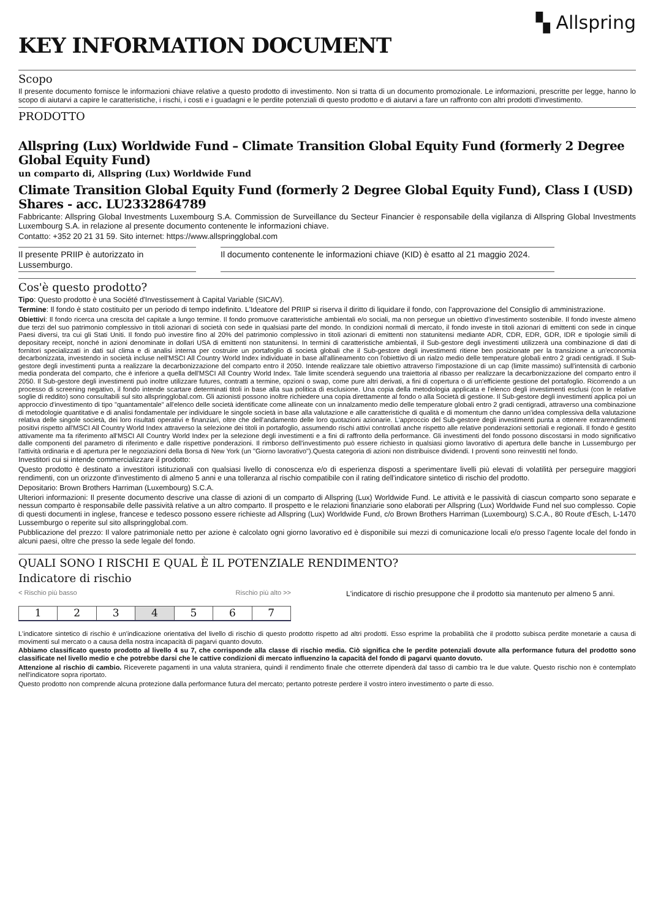▚ Allspring
KEY INFORMATION DOCUMENT
Scopo
Il presente documento fornisce le informazioni chiave relative a questo prodotto di investimento. Non si tratta di un documento promozionale. Le informazioni, prescritte per legge, hanno lo scopo di aiutarvi a capire le caratteristiche, i rischi, i costi e i guadagni e le perdite potenziali di questo prodotto e di aiutarvi a fare un raffronto con altri prodotti d'investimento.
PRODOTTO
Allspring (Lux) Worldwide Fund – Climate Transition Global Equity Fund (formerly 2 Degree Global Equity Fund)
un comparto di, Allspring (Lux) Worldwide Fund
Climate Transition Global Equity Fund (formerly 2 Degree Global Equity Fund), Class I (USD) Shares - acc. LU2332864789
Fabbricante: Allspring Global Investments Luxembourg S.A. Commission de Surveillance du Secteur Financier è responsabile della vigilanza di Allspring Global Investments Luxembourg S.A. in relazione al presente documento contenente le informazioni chiave.
Contatto: +352 20 21 31 59. Sito internet: https://www.allspringglobal.com
Il presente PRIIP è autorizzato in Lussemburgo.
Il documento contenente le informazioni chiave (KID) è esatto al 21 maggio 2024.
Cos'è questo prodotto?
Tipo: Questo prodotto è una Société d'Investissement à Capital Variable (SICAV).
Termine: Il fondo è stato costituito per un periodo di tempo indefinito. L'Ideatore del PRIIP si riserva il diritto di liquidare il fondo, con l'approvazione del Consiglio di amministrazione.
Obiettivi: Il fondo ricerca una crescita del capitale a lungo termine. Il fondo promuove caratteristiche ambientali e/o sociali, ma non persegue un obiettivo d'investimento sostenibile. Il fondo investe almeno due terzi del suo patrimonio complessivo in titoli azionari di società con sede in qualsiasi parte del mondo. In condizioni normali di mercato, il fondo investe in titoli azionari di emittenti con sede in cinque Paesi diversi, tra cui gli Stati Uniti. Il fondo può investire fino al 20% del patrimonio complessivo in titoli azionari di emittenti non statunitensi mediante ADR, CDR, EDR, GDR, IDR e tipologie simili di depositary receipt, nonché in azioni denominate in dollari USA di emittenti non statunitensi. In termini di caratteristiche ambientali, il Sub-gestore degli investimenti utilizzerà una combinazione di dati di fornitori specializzati in dati sul clima e di analisi interna per costruire un portafoglio di società globali che il Sub-gestore degli investimenti ritiene ben posizionate per la transizione a un'economia decarbonizzata, investendo in società incluse nell'MSCI All Country World Index individuate in base all'allineamento con l'obiettivo di un rialzo medio delle temperature globali entro 2 gradi centigradi. Il Sub-gestore degli investimenti punta a realizzare la decarbonizzazione del comparto entro il 2050. Intende realizzare tale obiettivo attraverso l'impostazione di un cap (limite massimo) sull'intensità di carbonio media ponderata del comparto, che è inferiore a quella dell'MSCI All Country World Index. Tale limite scenderà seguendo una traiettoria al ribasso per realizzare la decarbonizzazione del comparto entro il 2050. Il Sub-gestore degli investimenti può inoltre utilizzare futures, contratti a termine, opzioni o swap, come pure altri derivati, a fini di copertura o di un'efficiente gestione del portafoglio. Ricorrendo a un processo di screening negativo, il fondo intende scartare determinati titoli in base alla sua politica di esclusione. Una copia della metodologia applicata e l'elenco degli investimenti esclusi (con le relative soglie di reddito) sono consultabili sul sito allspringglobal.com. Gli azionisti possono inoltre richiedere una copia direttamente al fondo o alla Società di gestione. Il Sub-gestore degli investimenti applica poi un approccio d'investimento di tipo "quantamentale" all'elenco delle società identificate come allineate con un innalzamento medio delle temperature globali entro 2 gradi centigradi, attraverso una combinazione di metodologie quantitative e di analisi fondamentale per individuare le singole società in base alla valutazione e alle caratteristiche di qualità e di momentum che danno un'idea complessiva della valutazione relativa delle singole società, dei loro risultati operativi e finanziari, oltre che dell'andamento delle loro quotazioni azionarie. L'approccio del Sub-gestore degli investimenti punta a ottenere extrarendimenti positivi rispetto all'MSCI All Country World Index attraverso la selezione dei titoli in portafoglio, assumendo rischi attivi controllati anche rispetto alle relative ponderazioni settoriali e regionali. Il fondo è gestito attivamente ma fa riferimento all'MSCI All Country World Index per la selezione degli investimenti e a fini di raffronto della performance. Gli investimenti del fondo possono discostarsi in modo significativo dalle componenti del parametro di riferimento e dalle rispettive ponderazioni. Il rimborso dell'investimento può essere richiesto in qualsiasi giorno lavorativo di apertura delle banche in Lussemburgo per l'attività ordinaria e di apertura per le negoziazioni della Borsa di New York (un "Giorno lavorativo").Questa categoria di azioni non distribuisce dividendi. I proventi sono reinvestiti nel fondo.
Investitori cui si intende commercializzare il prodotto:
Questo prodotto è destinato a investitori istituzionali con qualsiasi livello di conoscenza e/o di esperienza disposti a sperimentare livelli più elevati di volatilità per perseguire maggiori rendimenti, con un orizzonte d'investimento di almeno 5 anni e una tolleranza al rischio compatibile con il rating dell'indicatore sintetico di rischio del prodotto.
Depositario: Brown Brothers Harriman (Luxembourg) S.C.A.
Ulteriori informazioni: Il presente documento descrive una classe di azioni di un comparto di Allspring (Lux) Worldwide Fund. Le attività e le passività di ciascun comparto sono separate e nessun comparto è responsabile delle passività relative a un altro comparto. Il prospetto e le relazioni finanziarie sono elaborati per Allspring (Lux) Worldwide Fund nel suo complesso. Copie di questi documenti in inglese, francese e tedesco possono essere richieste ad Allspring (Lux) Worldwide Fund, c/o Brown Brothers Harriman (Luxembourg) S.C.A., 80 Route d'Esch, L-1470 Lussemburgo o reperite sul sito allspringglobal.com.
Pubblicazione del prezzo: Il valore patrimoniale netto per azione è calcolato ogni giorno lavorativo ed è disponibile sui mezzi di comunicazione locali e/o presso l'agente locale del fondo in alcuni paesi, oltre che presso la sede legale del fondo.
QUALI SONO I RISCHI E QUAL È IL POTENZIALE RENDIMENTO?
Indicatore di rischio
< Rischio più basso Rischio più alto >>
| 1 | 2 | 3 | 4 | 5 | 6 | 7 |
L'indicatore di rischio presuppone che il prodotto sia mantenuto per almeno 5 anni.
L'indicatore sintetico di rischio è un'indicazione orientativa del livello di rischio di questo prodotto rispetto ad altri prodotti. Esso esprime la probabilità che il prodotto subisca perdite monetarie a causa di movimenti sul mercato o a causa della nostra incapacità di pagarvi quanto dovuto.
Abbiamo classificato questo prodotto al livello 4 su 7, che corrisponde alla classe di rischio media. Ciò significa che le perdite potenziali dovute alla performance futura del prodotto sono classificate nel livello medio e che potrebbe darsi che le cattive condizioni di mercato influenzino la capacità del fondo di pagarvi quanto dovuto.
Attenzione al rischio di cambio. Riceverete pagamenti in una valuta straniera, quindi il rendimento finale che otterrete dipenderà dal tasso di cambio tra le due valute. Questo rischio non è contemplato nell'indicatore sopra riportato.
Questo prodotto non comprende alcuna protezione dalla performance futura del mercato; pertanto potreste perdere il vostro intero investimento o parte di esso.